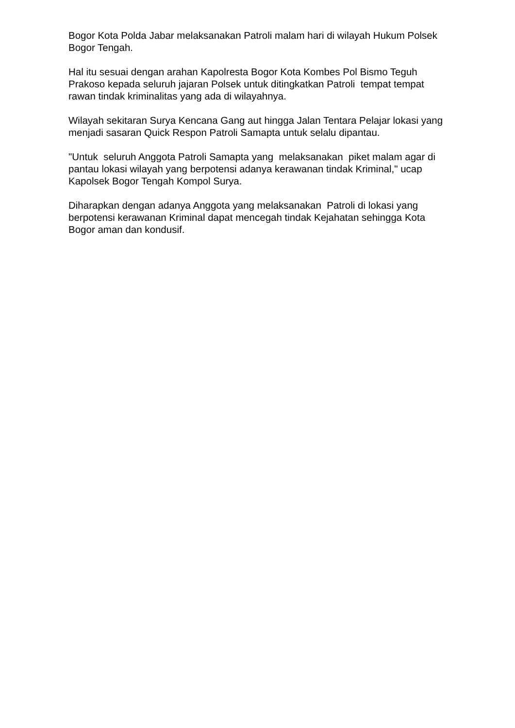Bogor Kota Polda Jabar melaksanakan Patroli malam hari di wilayah Hukum Polsek Bogor Tengah.
Hal itu sesuai dengan arahan Kapolresta Bogor Kota Kombes Pol Bismo Teguh Prakoso kepada seluruh jajaran Polsek untuk ditingkatkan Patroli tempat tempat rawan tindak kriminalitas yang ada di wilayahnya.
Wilayah sekitaran Surya Kencana Gang aut hingga Jalan Tentara Pelajar lokasi yang menjadi sasaran Quick Respon Patroli Samapta untuk selalu dipantau.
"Untuk seluruh Anggota Patroli Samapta yang melaksanakan piket malam agar di pantau lokasi wilayah yang berpotensi adanya kerawanan tindak Kriminal," ucap Kapolsek Bogor Tengah Kompol Surya.
Diharapkan dengan adanya Anggota yang melaksanakan Patroli di lokasi yang berpotensi kerawanan Kriminal dapat mencegah tindak Kejahatan sehingga Kota Bogor aman dan kondusif.